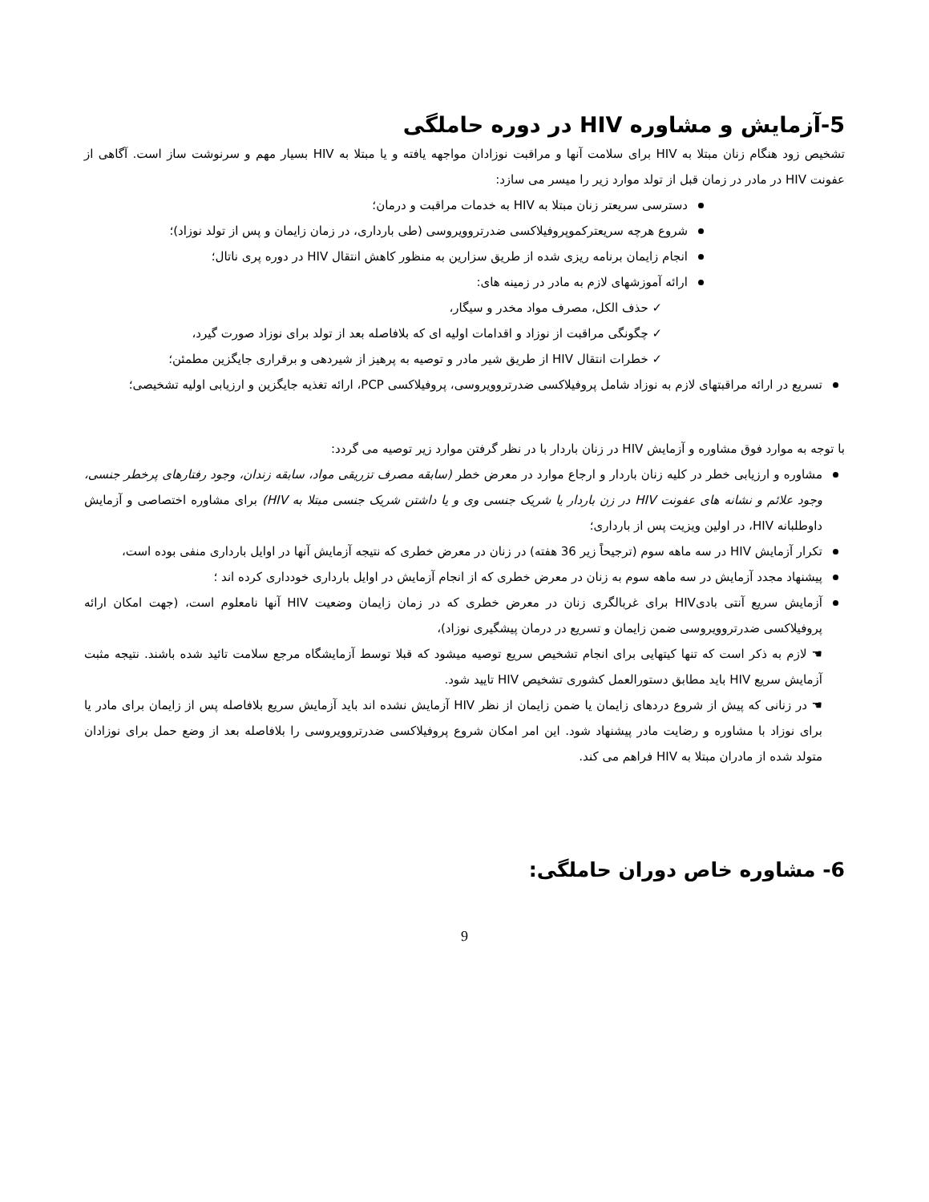5-آزمایش و مشاوره HIV در دوره حاملگی
تشخیص زود هنگام زنان مبتلا به HIV برای سلامت آنها و مراقبت نوزادان مواجهه یافته و یا مبتلا به HIV بسیار مهم و سرنوشت ساز است. آگاهی از عفونت HIV در مادر در زمان قبل از تولد موارد زیر را میسر می سازد:
دسترسی سریعتر زنان مبتلا به HIV به خدمات مراقبت و درمان؛
شروع هرچه سریعترکموپروفیلاکسی ضدرتروویروسی (طی بارداری، در زمان زایمان و پس از تولد نوزاد)؛
انجام زایمان برنامه ریزی شده از طریق سزارین به منظور کاهش انتقال HIV در دوره پری ناتال؛
ارائه آموزشهای لازم به مادر در زمینه های:
✓ حذف الکل، مصرف مواد مخدر و سیگار،
✓ چگونگی مراقبت از نوزاد و اقدامات اولیه ای که بلافاصله بعد از تولد برای نوزاد صورت گیرد،
✓ خطرات انتقال HIV از طریق شیر مادر و توصیه به پرهیز از شیردهی و برقراری جایگزین مطمئن؛
تسریع در ارائه مراقبتهای لازم به نوزاد شامل پروفیلاکسی ضدرتروویروسی، پروفیلاکسی PCP، ارائه تغذیه جایگزین و ارزیابی اولیه تشخیصی؛
با توجه به موارد فوق مشاوره و آزمایش HIV در زنان باردار با در نظر گرفتن موارد زیر توصیه می گردد:
مشاوره و ارزیابی خطر در کلیه زنان باردار و ارجاع موارد در معرض خطر (سابقه مصرف تزریقی مواد، سابقه زندان، وجود رفتارهای پرخطر جنسی، وجود علائم و نشانه های عفونت HIV در زن باردار یا شریک جنسی وی و یا داشتن شریک جنسی مبتلا به HIV) برای مشاوره اختصاصی و آزمایش داوطلبانه HIV، در اولین ویزیت پس از بارداری؛
تکرار آزمایش HIV در سه ماهه سوم (ترجیحاً زیر 36 هفته) در زنان در معرض خطری که نتیجه آزمایش آنها در اوایل بارداری منفی بوده است،
پیشنهاد مجدد آزمایش در سه ماهه سوم به زنان در معرض خطری که از انجام آزمایش در اوایل بارداری خودداری کرده اند ؛
آزمایش سریع آنتی بادیHIV برای غربالگری زنان در معرض خطری که در زمان زایمان وضعیت HIV آنها نامعلوم است، (جهت امکان ارائه پروفیلاکسی ضدرتروویروسی ضمن زایمان و تسریع در درمان پیشگیری نوزاد)،
☚ لازم به ذکر است که تنها کیتهایی برای انجام تشخیص سریع توصیه میشود که قبلا توسط آزمایشگاه مرجع سلامت تائید شده باشند. نتیجه مثبت آزمایش سریع HIV باید مطابق دستورالعمل کشوری تشخیص HIV تایید شود.
☚ در زنانی که پیش از شروع دردهای زایمان یا ضمن زایمان از نظر HIV آزمایش نشده اند باید آزمایش سریع بلافاصله پس از زایمان برای مادر یا برای نوزاد با مشاوره و رضایت مادر پیشنهاد شود. این امر امکان شروع پروفیلاکسی ضدرتروویروسی را بلافاصله بعد از وضع حمل برای نوزادان متولد شده از مادران مبتلا به HIV فراهم می کند.
6- مشاوره خاص دوران حاملگی:
9